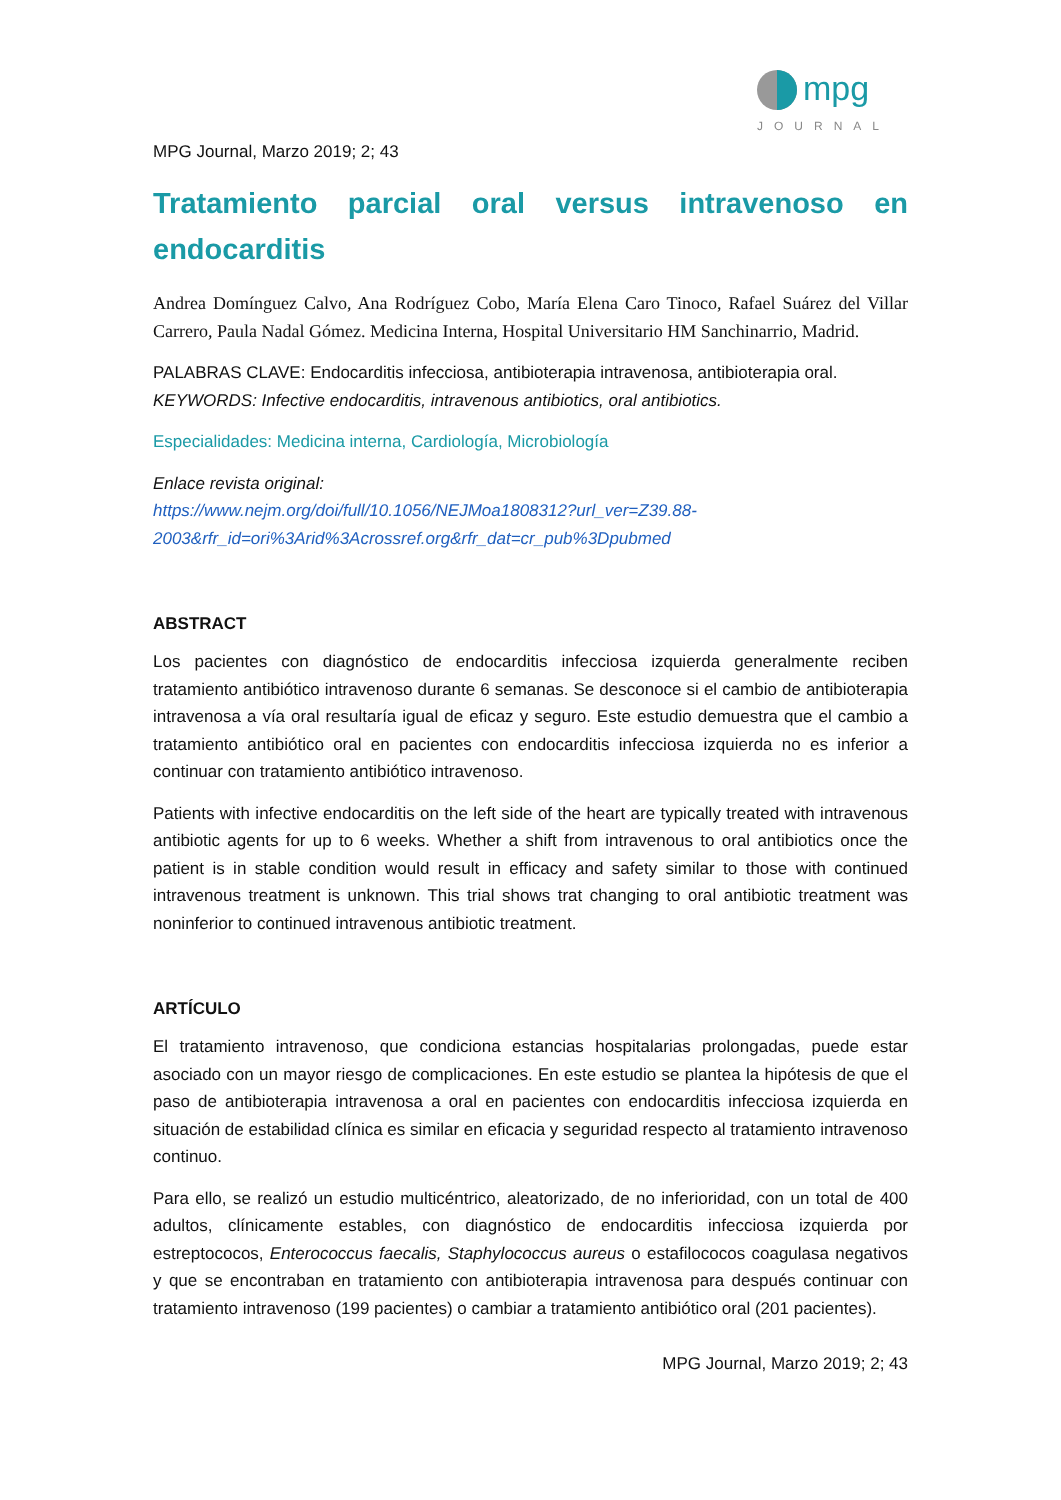mpg
JOURNAL
MPG Journal, Marzo 2019; 2; 43
Tratamiento parcial oral versus intravenoso en endocarditis
Andrea Domínguez Calvo, Ana Rodríguez Cobo, María Elena Caro Tinoco, Rafael Suárez del Villar Carrero, Paula Nadal Gómez. Medicina Interna, Hospital Universitario HM Sanchinarrio, Madrid.
PALABRAS CLAVE: Endocarditis infecciosa, antibioterapia intravenosa, antibioterapia oral.
KEYWORDS: Infective endocarditis, intravenous antibiotics, oral antibiotics.
Especialidades: Medicina interna, Cardiología, Microbiología
Enlace revista original:
https://www.nejm.org/doi/full/10.1056/NEJMoa1808312?url_ver=Z39.88-2003&rfr_id=ori%3Arid%3Acrossref.org&rfr_dat=cr_pub%3Dpubmed
ABSTRACT
Los pacientes con diagnóstico de endocarditis infecciosa izquierda generalmente reciben tratamiento antibiótico intravenoso durante 6 semanas. Se desconoce si el cambio de antibioterapia intravenosa a vía oral resultaría igual de eficaz y seguro. Este estudio demuestra que el cambio a tratamiento antibiótico oral en pacientes con endocarditis infecciosa izquierda no es inferior a continuar con tratamiento antibiótico intravenoso.
Patients with infective endocarditis on the left side of the heart are typically treated with intravenous antibiotic agents for up to 6 weeks. Whether a shift from intravenous to oral antibiotics once the patient is in stable condition would result in efficacy and safety similar to those with continued intravenous treatment is unknown. This trial shows trat changing to oral antibiotic treatment was noninferior to continued intravenous antibiotic treatment.
ARTÍCULO
El tratamiento intravenoso, que condiciona estancias hospitalarias prolongadas, puede estar asociado con un mayor riesgo de complicaciones. En este estudio se plantea la hipótesis de que el paso de antibioterapia intravenosa a oral en pacientes con endocarditis infecciosa izquierda en situación de estabilidad clínica es similar en eficacia y seguridad respecto al tratamiento intravenoso continuo.
Para ello, se realizó un estudio multicéntrico, aleatorizado, de no inferioridad, con un total de 400 adultos, clínicamente estables, con diagnóstico de endocarditis infecciosa izquierda por estreptococos, Enterococcus faecalis, Staphylococcus aureus o estafilococos coagulasa negativos y que se encontraban en tratamiento con antibioterapia intravenosa para después continuar con tratamiento intravenoso (199 pacientes) o cambiar a tratamiento antibiótico oral (201 pacientes).
MPG Journal, Marzo 2019; 2; 43